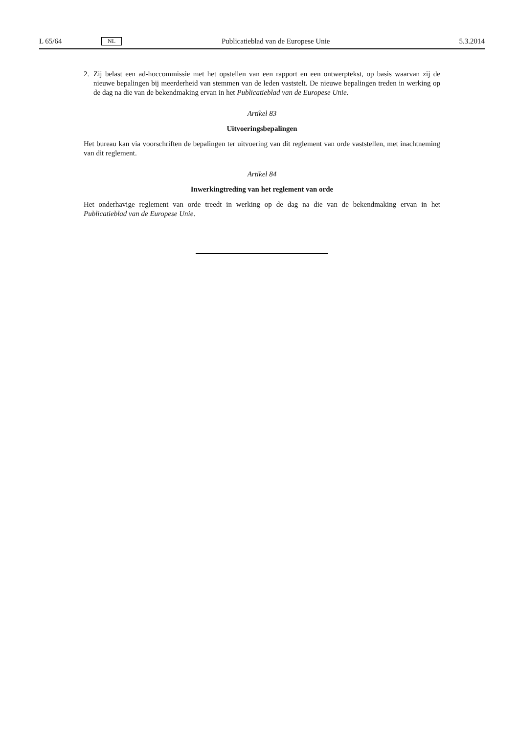L 65/64 NL Publicatieblad van de Europese Unie 5.3.2014
2. Zij belast een ad-hoccommissie met het opstellen van een rapport en een ontwerptekst, op basis waarvan zij de nieuwe bepalingen bij meerderheid van stemmen van de leden vaststelt. De nieuwe bepalingen treden in werking op de dag na die van de bekendmaking ervan in het Publicatieblad van de Europese Unie.
Artikel 83
Uitvoeringsbepalingen
Het bureau kan via voorschriften de bepalingen ter uitvoering van dit reglement van orde vaststellen, met inachtneming van dit reglement.
Artikel 84
Inwerkingtreding van het reglement van orde
Het onderhavige reglement van orde treedt in werking op de dag na die van de bekendmaking ervan in het Publicatieblad van de Europese Unie.